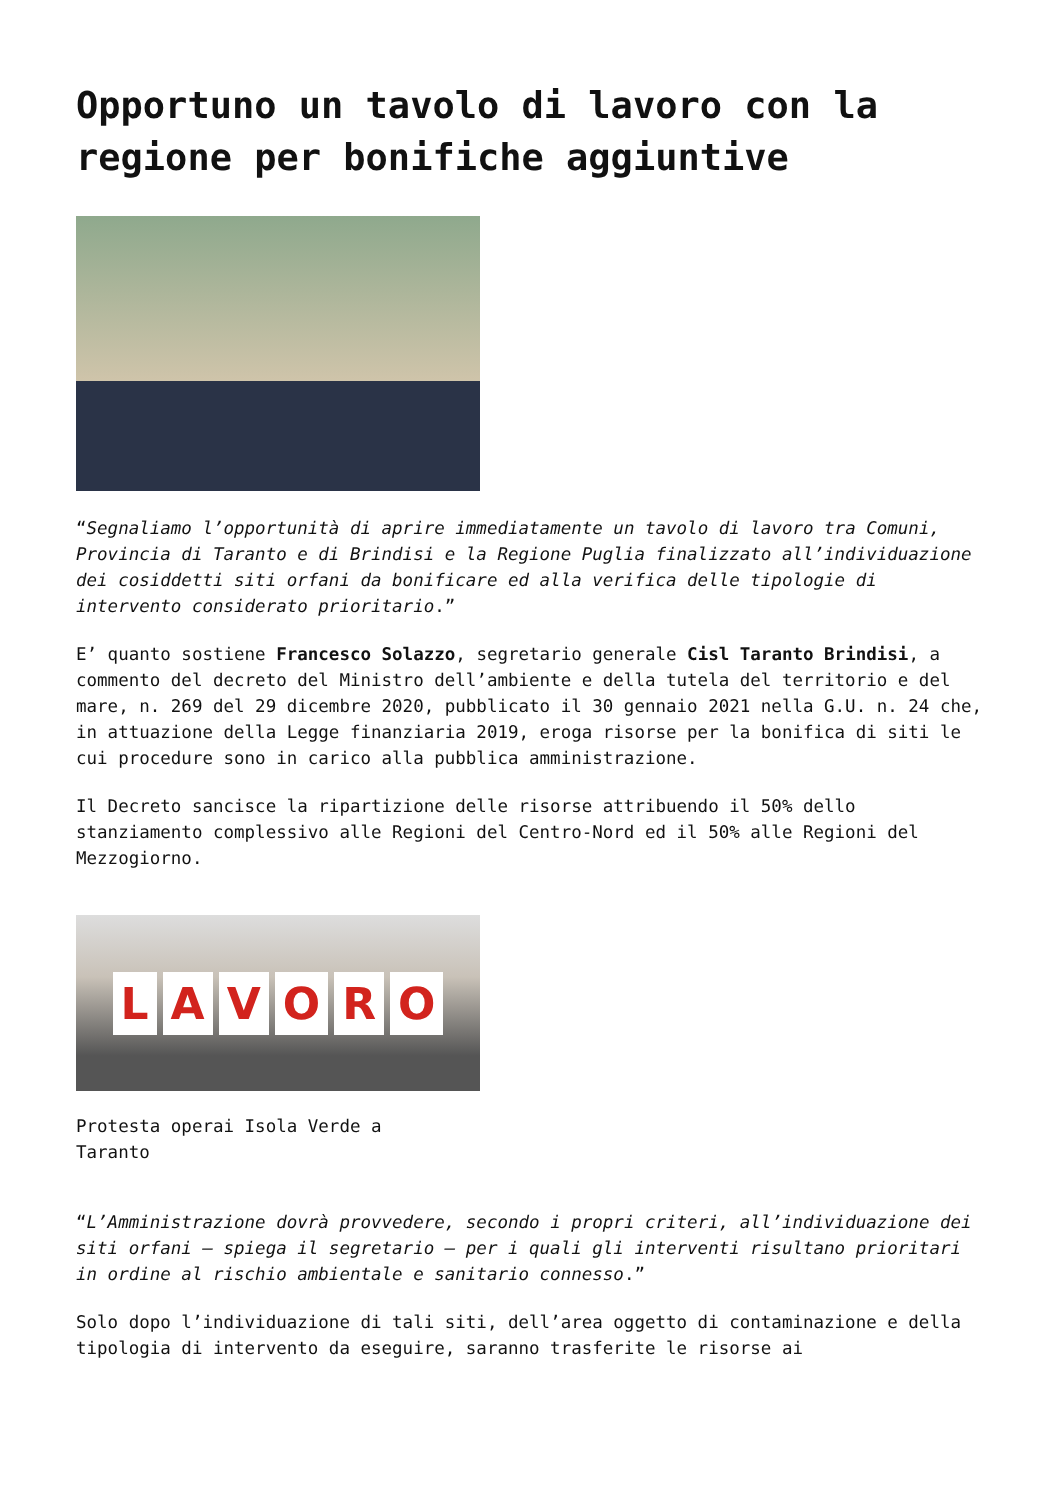Opportuno un tavolo di lavoro con la regione per bonifiche aggiuntive
“Segnaliamo l’opportunità di aprire immediatamente un tavolo di lavoro tra Comuni, Provincia di Taranto e di Brindisi e la Regione Puglia finalizzato all’individuazione dei cosiddetti siti orfani da bonificare ed alla verifica delle tipologie di intervento considerato prioritario.”
E’ quanto sostiene Francesco Solazzo, segretario generale Cisl Taranto Brindisi, a commento del decreto del Ministro dell’ambiente e della tutela del territorio e del mare, n. 269 del 29 dicembre 2020, pubblicato il 30 gennaio 2021 nella G.U. n. 24 che, in attuazione della Legge finanziaria 2019, eroga risorse per la bonifica di siti le cui procedure sono in carico alla pubblica amministrazione.
Il Decreto sancisce la ripartizione delle risorse attribuendo il 50% dello stanziamento complessivo alle Regioni del Centro-Nord ed il 50% alle Regioni del Mezzogiorno.
LAVORO
Protesta operai Isola Verde a Taranto
“L’Amministrazione dovrà provvedere, secondo i propri criteri, all’individuazione dei siti orfani – spiega il segretario – per i quali gli interventi risultano prioritari in ordine al rischio ambientale e sanitario connesso.”
Solo dopo l’individuazione di tali siti, dell’area oggetto di contaminazione e della tipologia di intervento da eseguire, saranno trasferite le risorse ai